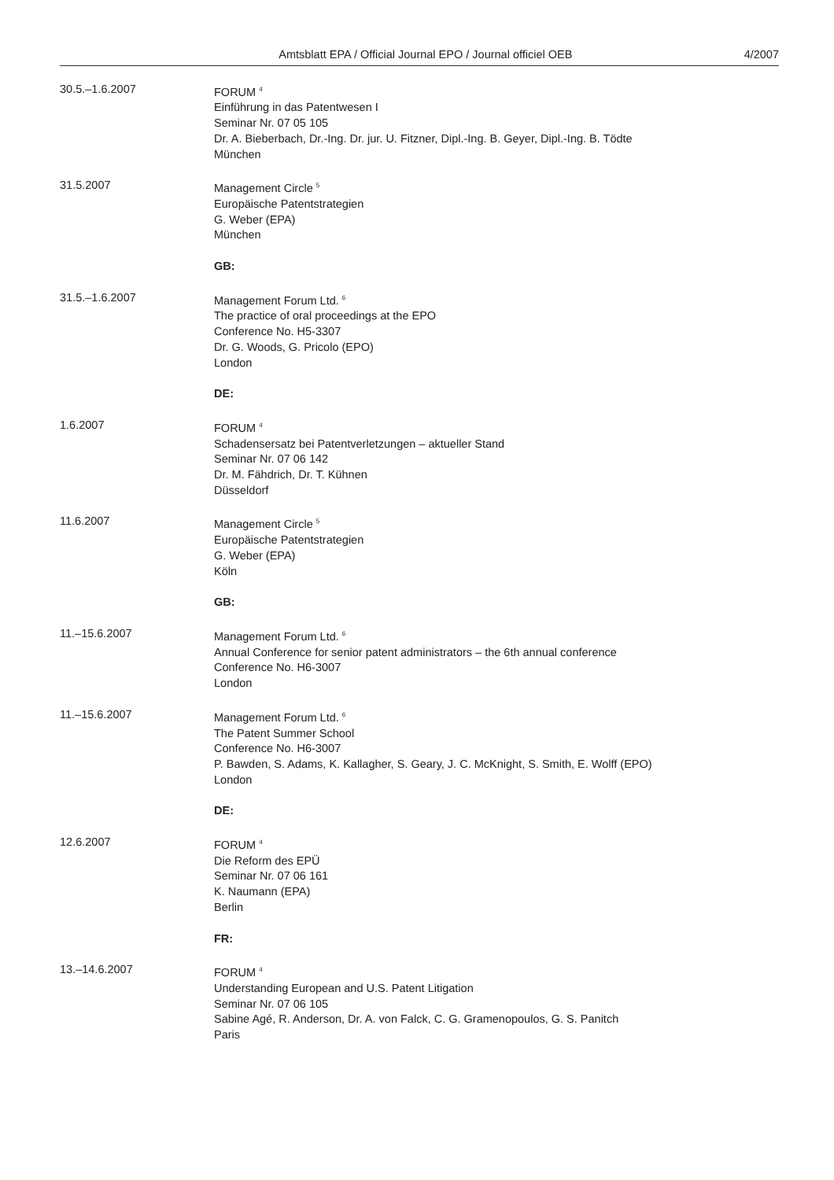Amtsblatt EPA / Official Journal EPO / Journal officiel OEB
4/2007
30.5.–1.6.2007 FORUM <sup>4</sup>
Einführung in das Patentwesen I
Seminar Nr. 07 05 105
Dr. A. Bieberbach, Dr.-Ing. Dr. jur. U. Fitzner, Dipl.-Ing. B. Geyer, Dipl.-Ing. B. Tödte
München
31.5.2007 Management Circle <sup>5</sup>
Europäische Patentstrategien
G. Weber (EPA)
München
GB:
31.5.–1.6.2007 Management Forum Ltd. <sup>6</sup>
The practice of oral proceedings at the EPO
Conference No. H5-3307
Dr. G. Woods, G. Pricolo (EPO)
London
DE:
1.6.2007 FORUM <sup>4</sup>
Schadensersatz bei Patentverletzungen – aktueller Stand
Seminar Nr. 07 06 142
Dr. M. Fähdrich, Dr. T. Kühnen
Düsseldorf
11.6.2007 Management Circle <sup>5</sup>
Europäische Patentstrategien
G. Weber (EPA)
Köln
GB:
11.–15.6.2007 Management Forum Ltd. <sup>6</sup>
Annual Conference for senior patent administrators – the 6th annual conference
Conference No. H6-3007
London
11.–15.6.2007 Management Forum Ltd. <sup>6</sup>
The Patent Summer School
Conference No. H6-3007
P. Bawden, S. Adams, K. Kallagher, S. Geary, J. C. McKnight, S. Smith, E. Wolff (EPO)
London
DE:
12.6.2007 FORUM <sup>4</sup>
Die Reform des EPÜ
Seminar Nr. 07 06 161
K. Naumann (EPA)
Berlin
FR:
13.–14.6.2007 FORUM <sup>4</sup>
Understanding European and U.S. Patent Litigation
Seminar Nr. 07 06 105
Sabine Agé, R. Anderson, Dr. A. von Falck, C. G. Gramenopoulos, G. S. Panitch
Paris